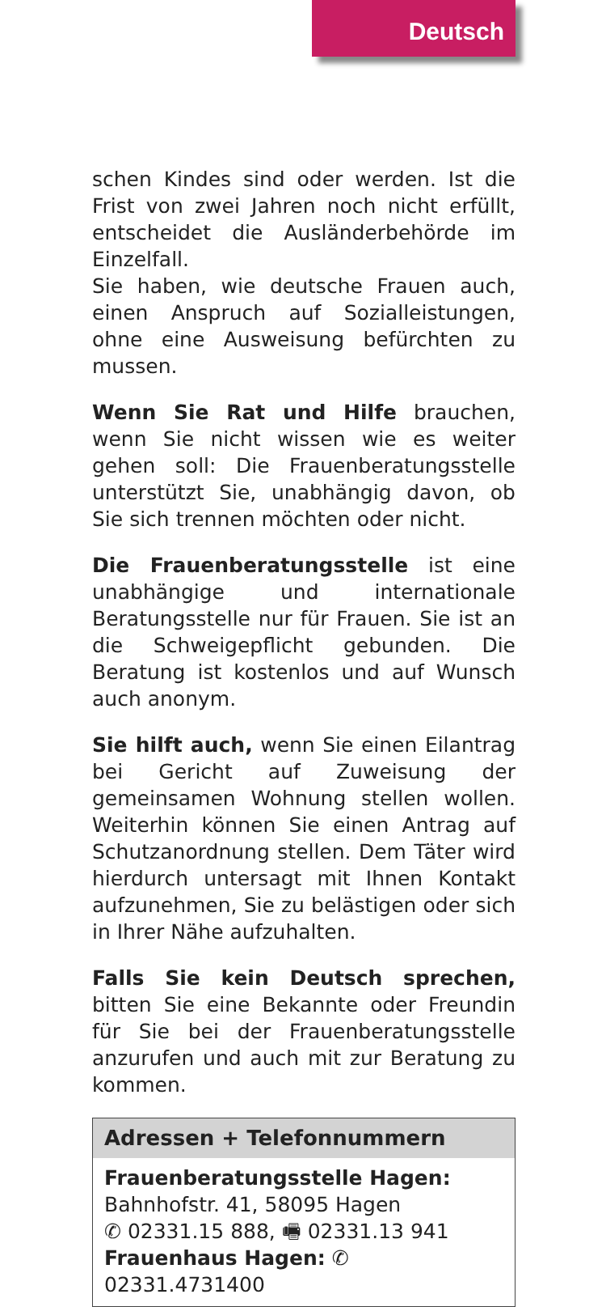Deutsch
schen Kindes sind oder werden. Ist die Frist von zwei Jahren noch nicht erfüllt, entscheidet die Ausländerbehörde im Einzelfall.
Sie haben, wie deutsche Frauen auch, einen Anspruch auf Sozialleistungen, ohne eine Ausweisung befürchten zu mussen.
Wenn Sie Rat und Hilfe brauchen, wenn Sie nicht wissen wie es weiter gehen soll: Die Frauenberatungsstelle unterstützt Sie, unabhängig davon, ob Sie sich trennen möchten oder nicht.
Die Frauenberatungsstelle ist eine unabhängige und internationale Beratungsstelle nur für Frauen. Sie ist an die Schweigepflicht gebunden. Die Beratung ist kostenlos und auf Wunsch auch anonym.
Sie hilft auch, wenn Sie einen Eilantrag bei Gericht auf Zuweisung der gemeinsamen Wohnung stellen wollen. Weiterhin können Sie einen Antrag auf Schutzanordnung stellen. Dem Täter wird hierdurch untersagt mit Ihnen Kontakt aufzunehmen, Sie zu belästigen oder sich in Ihrer Nähe aufzuhalten.
Falls Sie kein Deutsch sprechen, bitten Sie eine Bekannte oder Freundin für Sie bei der Frauenberatungsstelle anzurufen und auch mit zur Beratung zu kommen.
Adressen + Telefonnummern
Frauenberatungsstelle Hagen:
Bahnhofstr. 41, 58095 Hagen
✆ 02331.15 888, 🖷 02331.13 941
Frauenhaus Hagen: ✆ 02331.4731400